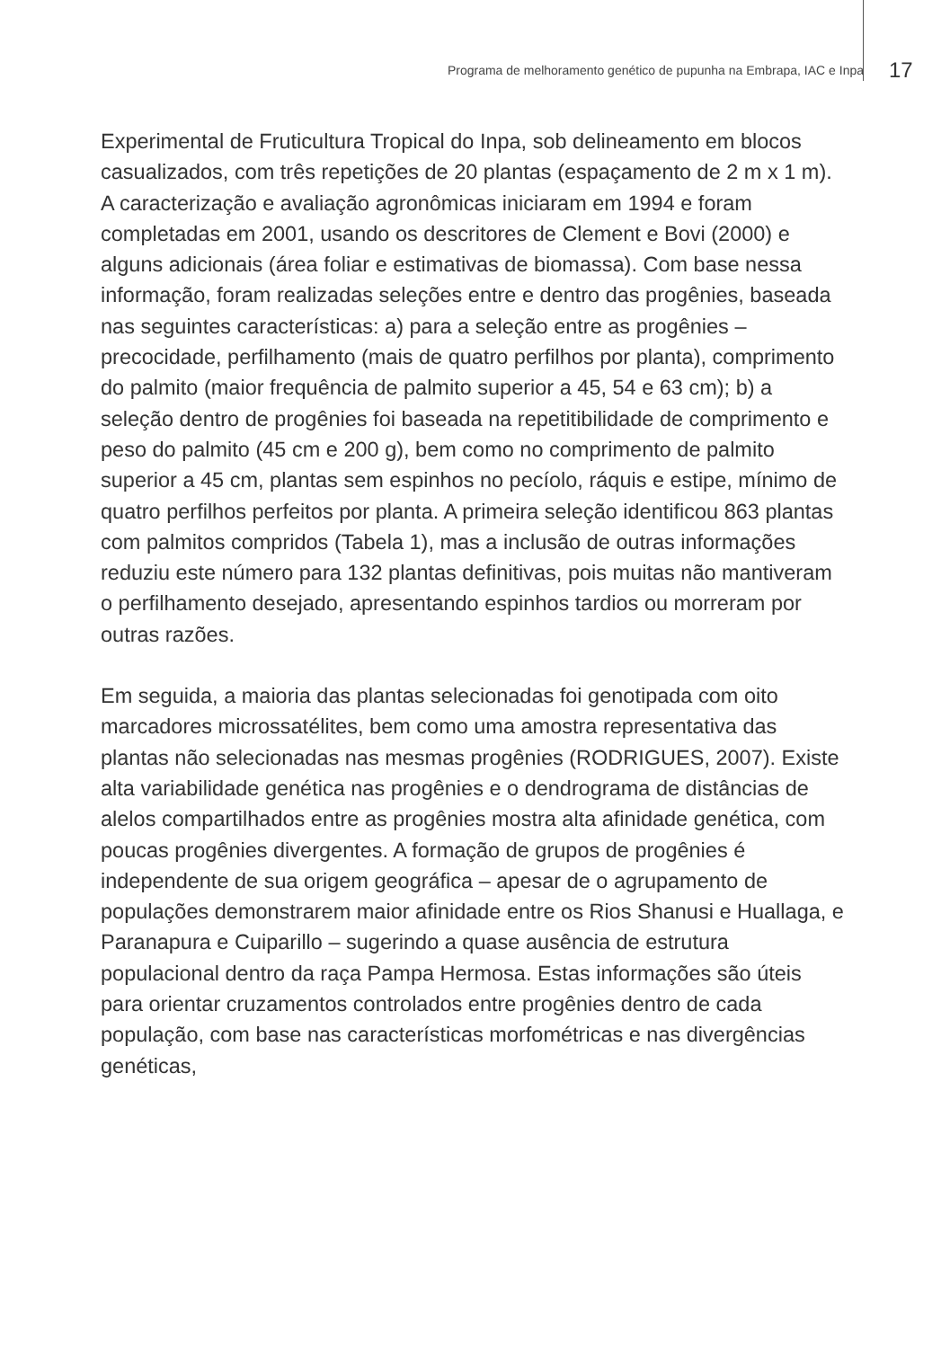Programa de melhoramento genético de pupunha na Embrapa, IAC e Inpa 17
Experimental de Fruticultura Tropical do Inpa, sob delineamento em blocos casualizados, com três repetições de 20 plantas (espaçamento de 2 m x 1 m). A caracterização e avaliação agronômicas iniciaram em 1994 e foram completadas em 2001, usando os descritores de Clement e Bovi (2000) e alguns adicionais (área foliar e estimativas de biomassa). Com base nessa informação, foram realizadas seleções entre e dentro das progênies, baseada nas seguintes características: a) para a seleção entre as progênies – precocidade, perfilhamento (mais de quatro perfilhos por planta), comprimento do palmito (maior frequência de palmito superior a 45, 54 e 63 cm); b) a seleção dentro de progênies foi baseada na repetitibilidade de comprimento e peso do palmito (45 cm e 200 g), bem como no comprimento de palmito superior a 45 cm, plantas sem espinhos no pecíolo, ráquis e estipe, mínimo de quatro perfilhos perfeitos por planta. A primeira seleção identificou 863 plantas com palmitos compridos (Tabela 1), mas a inclusão de outras informações reduziu este número para 132 plantas definitivas, pois muitas não mantiveram o perfilhamento desejado, apresentando espinhos tardios ou morreram por outras razões.
Em seguida, a maioria das plantas selecionadas foi genotipada com oito marcadores microssatélites, bem como uma amostra representativa das plantas não selecionadas nas mesmas progênies (RODRIGUES, 2007). Existe alta variabilidade genética nas progênies e o dendrograma de distâncias de alelos compartilhados entre as progênies mostra alta afinidade genética, com poucas progênies divergentes. A formação de grupos de progênies é independente de sua origem geográfica – apesar de o agrupamento de populações demonstrarem maior afinidade entre os Rios Shanusi e Huallaga, e Paranapura e Cuiparillo – sugerindo a quase ausência de estrutura populacional dentro da raça Pampa Hermosa. Estas informações são úteis para orientar cruzamentos controlados entre progênies dentro de cada população, com base nas características morfométricas e nas divergências genéticas,